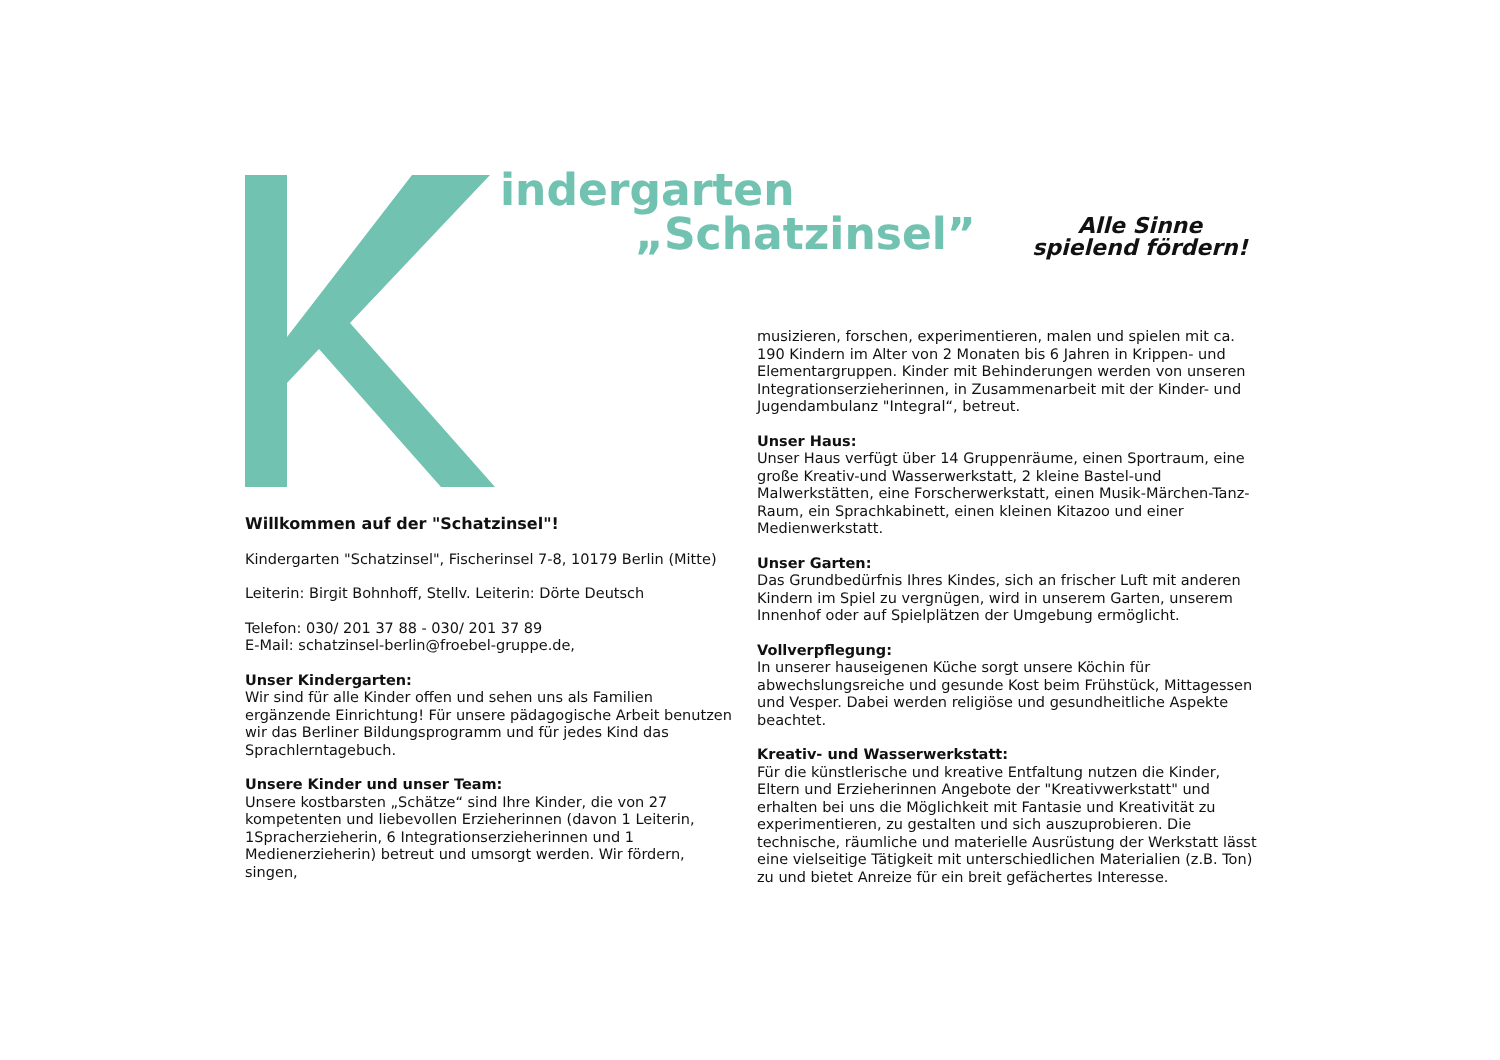indergarten
„Schatzinsel”
Alle Sinne
spielend fördern!
Willkommen auf der "Schatzinsel"!
Kindergarten "Schatzinsel", Fischerinsel 7-8, 10179 Berlin (Mitte)
Leiterin: Birgit Bohnhoff, Stellv. Leiterin: Dörte Deutsch
Telefon: 030/ 201 37 88 - 030/ 201 37 89
E-Mail: schatzinsel-berlin@froebel-gruppe.de,
Unser Kindergarten:
Wir sind für alle Kinder offen und sehen uns als Familien ergänzende Einrichtung! Für unsere pädagogische Arbeit benutzen wir das Berliner Bildungsprogramm und für jedes Kind das Sprachlerntagebuch.
Unsere Kinder und unser Team:
Unsere kostbarsten „Schätze“ sind Ihre Kinder, die von 27 kompetenten und liebevollen Erzieherinnen (davon 1 Leiterin, 1Spracherzieherin, 6 Integrationserzieherinnen und 1 Medienerzieherin) betreut und umsorgt werden. Wir fördern, singen,
musizieren, forschen, experimentieren, malen und spielen mit ca. 190 Kindern im Alter von 2 Monaten bis 6 Jahren in Krippen- und Elementargruppen. Kinder mit Behinderungen werden von unseren Integrationserzieherinnen, in Zusammenarbeit mit der Kinder- und Jugendambulanz "Integral“, betreut.
Unser Haus:
Unser Haus verfügt über 14 Gruppenräume, einen Sportraum, eine große Kreativ-und Wasserwerkstatt, 2 kleine Bastel-und Malwerkstätten, eine Forscherwerkstatt, einen Musik-Märchen-Tanz-Raum, ein Sprachkabinett, einen kleinen Kitazoo und einer Medienwerkstatt.
Unser Garten:
Das Grundbedürfnis Ihres Kindes, sich an frischer Luft mit anderen Kindern im Spiel zu vergnügen, wird in unserem Garten, unserem Innenhof oder auf Spielplätzen der Umgebung ermöglicht.
Vollverpflegung:
In unserer hauseigenen Küche sorgt unsere Köchin für abwechslungsreiche und gesunde Kost beim Frühstück, Mittagessen und Vesper. Dabei werden religiöse und gesundheitliche Aspekte beachtet.
Kreativ- und Wasserwerkstatt:
Für die künstlerische und kreative Entfaltung nutzen die Kinder, Eltern und Erzieherinnen Angebote der "Kreativwerkstatt" und erhalten bei uns die Möglichkeit mit Fantasie und Kreativität zu experimentieren, zu gestalten und sich auszuprobieren. Die technische, räumliche und materielle Ausrüstung der Werkstatt lässt eine vielseitige Tätigkeit mit unterschiedlichen Materialien (z.B. Ton) zu und bietet Anreize für ein breit gefächertes Interesse.